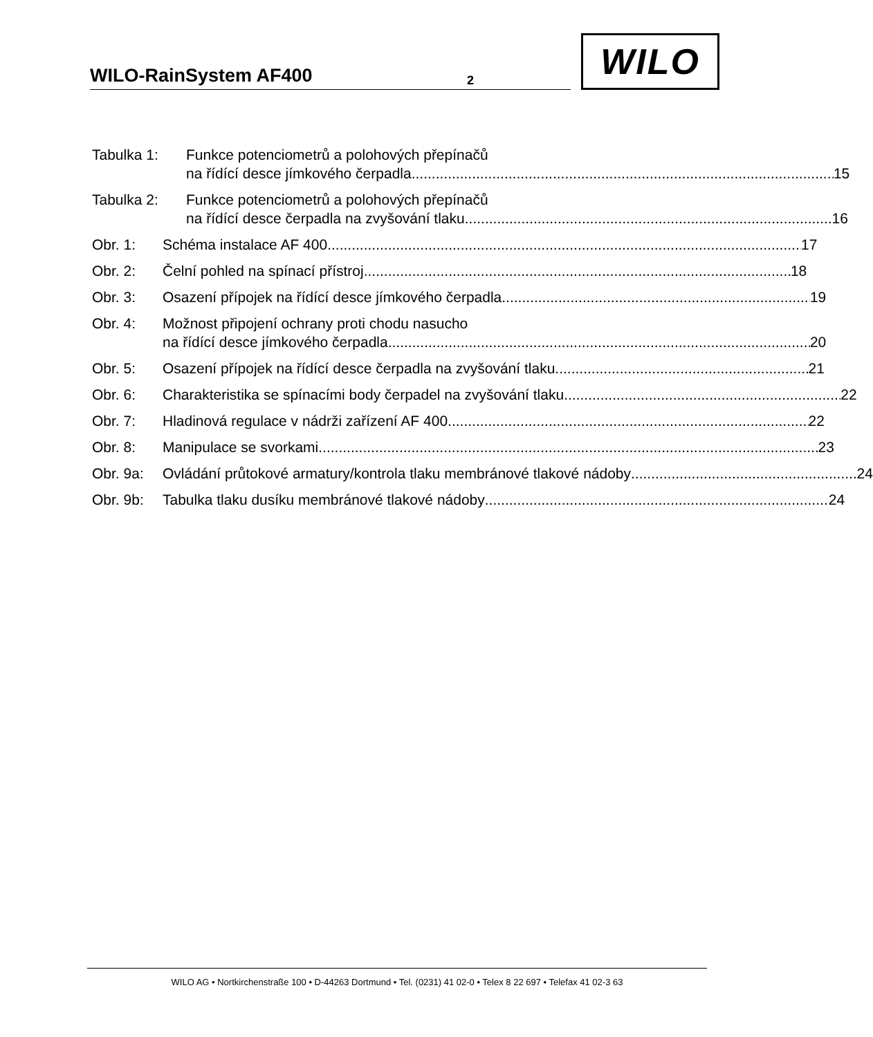WILO-RainSystem AF400 2
WILO
Tabulka 1: Funkce potenciometrů a polohových přepínačů
na řídící desce jímkového čerpadla 15
Tabulka 2: Funkce potenciometrů a polohových přepínačů
na řídící desce čerpadla na zvyšování tlaku 16
Obr. 1: Schéma instalace AF 400 17
Obr. 2: Čelní pohled na spínací přístroj 18
Obr. 3: Osazení přípojek na řídící desce jímkového čerpadla 19
Obr. 4: Možnost připojení ochrany proti chodu nasucho
na řídící desce jímkového čerpadla 20
Obr. 5: Osazení přípojek na řídící desce čerpadla na zvyšování tlaku 21
Obr. 6: Charakteristika se spínacími body čerpadel na zvyšování tlaku 22
Obr. 7: Hladinová regulace v nádrži zařízení AF 400 22
Obr. 8: Manipulace se svorkami 23
Obr. 9a: Ovládání průtokové armatury/kontrola tlaku membránové tlakové nádoby 24
Obr. 9b: Tabulka tlaku dusíku membránové tlakové nádoby 24
WILO AG • Nortkirchenstraße 100 • D-44263 Dortmund • Tel. (0231) 41 02-0 • Telex 8 22 697 • Telefax 41 02-3 63